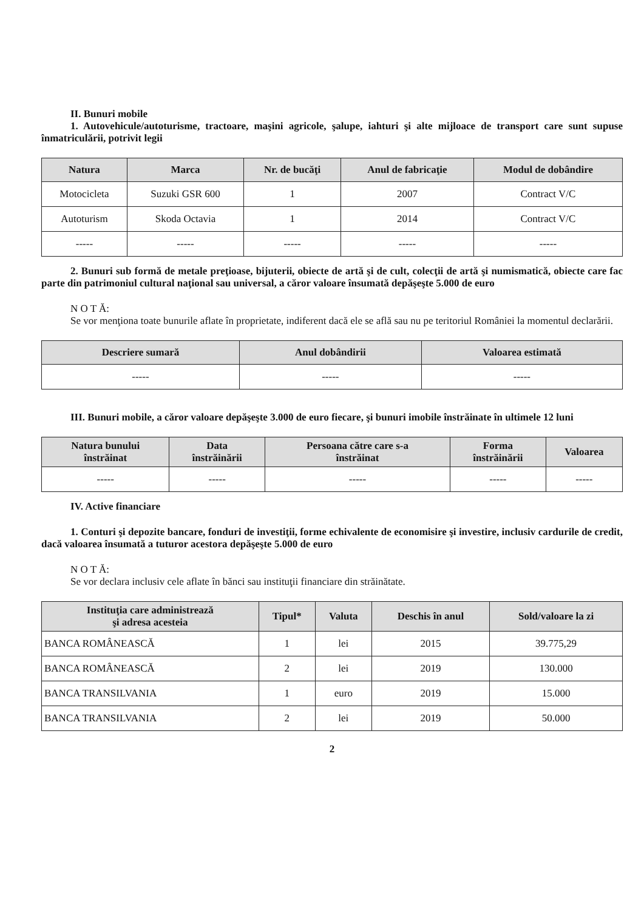II. Bunuri mobile
1. Autovehicule/autoturisme, tractoare, maşini agricole, şalupe, iahturi şi alte mijloace de transport care sunt supuse înmatriculării, potrivit legii
| Natura | Marca | Nr. de bucăţi | Anul de fabricaţie | Modul de dobândire |
| --- | --- | --- | --- | --- |
| Motocicleta | Suzuki GSR 600 | 1 | 2007 | Contract V/C |
| Autoturism | Skoda Octavia | 1 | 2014 | Contract V/C |
| ----- | ----- | ----- | ----- | ----- |
2. Bunuri sub formă de metale preţioase, bijuterii, obiecte de artă şi de cult, colecţii de artă şi numismatică, obiecte care fac parte din patrimoniul cultural naţional sau universal, a căror valoare însumată depăşeşte 5.000 de euro
N O T Ă:
Se vor menţiona toate bunurile aflate în proprietate, indiferent dacă ele se află sau nu pe teritoriul României la momentul declarării.
| Descriere sumară | Anul dobândirii | Valoarea estimată |
| --- | --- | --- |
| ----- | ----- | ----- |
III. Bunuri mobile, a căror valoare depăşeşte 3.000 de euro fiecare, şi bunuri imobile înstrăinate în ultimele 12 luni
| Natura bunului înstrăinat | Data înstrăinării | Persoana către care s-a înstrăinat | Forma înstrăinării | Valoarea |
| --- | --- | --- | --- | --- |
| ----- | ----- | ----- | ----- | ----- |
IV. Active financiare
1. Conturi şi depozite bancare, fonduri de investiţii, forme echivalente de economisire şi investire, inclusiv cardurile de credit, dacă valoarea însumată a tuturor acestora depăşeşte 5.000 de euro
N O T Ă:
Se vor declara inclusiv cele aflate în bănci sau instituţii financiare din străinătate.
| Instituţia care administrează şi adresa acesteia | Tipul* | Valuta | Deschis în anul | Sold/valoare la zi |
| --- | --- | --- | --- | --- |
| BANCA ROMÂNEASCĂ | 1 | lei | 2015 | 39.775,29 |
| BANCA ROMÂNEASCĂ | 2 | lei | 2019 | 130.000 |
| BANCA TRANSILVANIA | 1 | euro | 2019 | 15.000 |
| BANCA TRANSILVANIA | 2 | lei | 2019 | 50.000 |
2